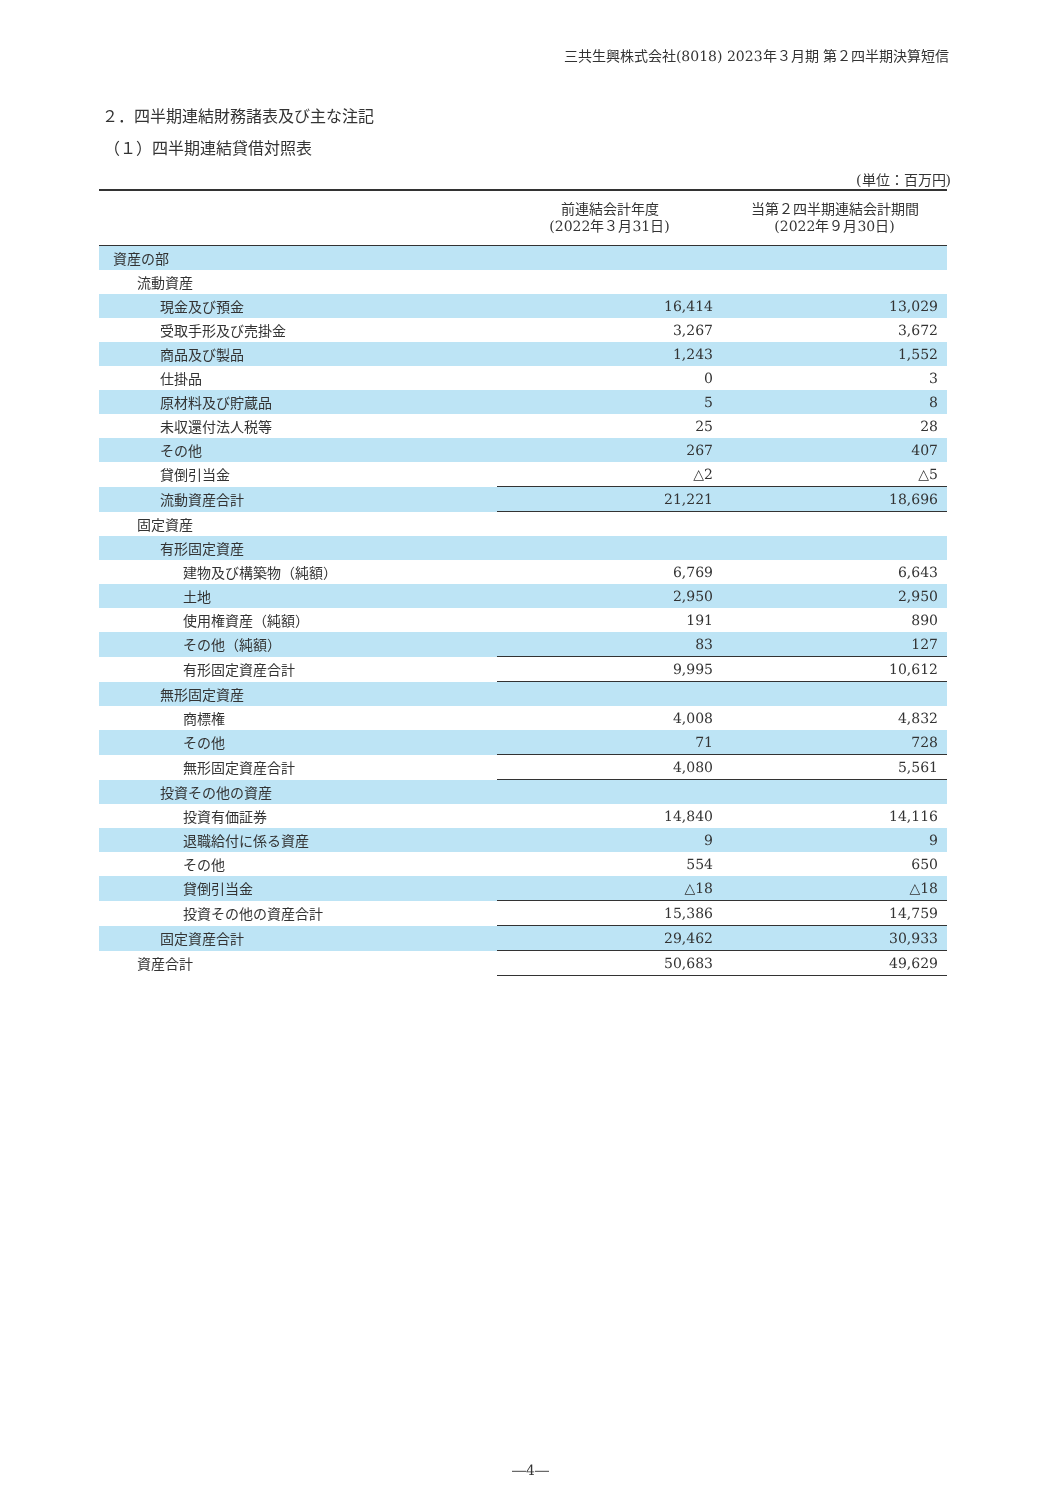三共生興株式会社(8018) 2023年３月期 第２四半期決算短信
２．四半期連結財務諸表及び主な注記
（１）四半期連結貸借対照表
(単位：百万円)
| | 前連結会計年度 (2022年３月31日) | 当第２四半期連結会計期間 (2022年９月30日) |
| --- | --- | --- |
| 資産の部 | | |
| 流動資産 | | |
| 現金及び預金 | 16,414 | 13,029 |
| 受取手形及び売掛金 | 3,267 | 3,672 |
| 商品及び製品 | 1,243 | 1,552 |
| 仕掛品 | 0 | 3 |
| 原材料及び貯蔵品 | 5 | 8 |
| 未収還付法人税等 | 25 | 28 |
| その他 | 267 | 407 |
| 貸倒引当金 | △2 | △5 |
| 流動資産合計 | 21,221 | 18,696 |
| 固定資産 | | |
| 有形固定資産 | | |
| 建物及び構築物（純額） | 6,769 | 6,643 |
| 土地 | 2,950 | 2,950 |
| 使用権資産（純額） | 191 | 890 |
| その他（純額） | 83 | 127 |
| 有形固定資産合計 | 9,995 | 10,612 |
| 無形固定資産 | | |
| 商標権 | 4,008 | 4,832 |
| その他 | 71 | 728 |
| 無形固定資産合計 | 4,080 | 5,561 |
| 投資その他の資産 | | |
| 投資有価証券 | 14,840 | 14,116 |
| 退職給付に係る資産 | 9 | 9 |
| その他 | 554 | 650 |
| 貸倒引当金 | △18 | △18 |
| 投資その他の資産合計 | 15,386 | 14,759 |
| 固定資産合計 | 29,462 | 30,933 |
| 資産合計 | 50,683 | 49,629 |
―4―